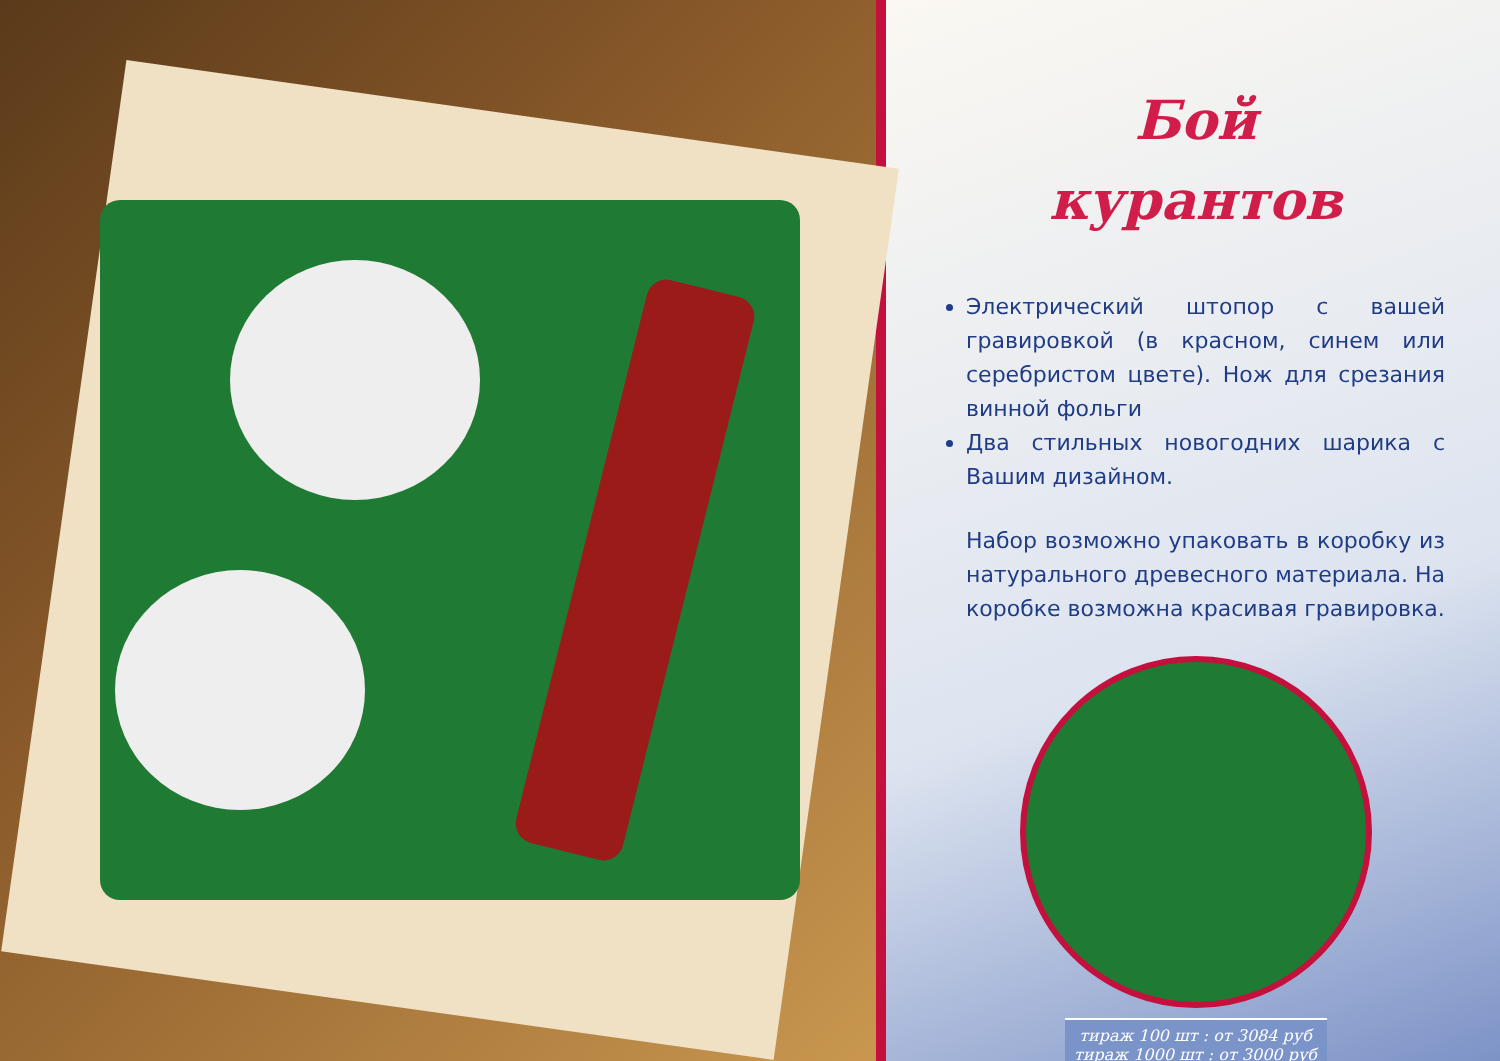Бой
курантов
Электрический штопор с вашей гравировкой (в красном, синем или серебристом цвете). Нож для срезания винной фольги
Два стильных новогодних шарика с Вашим дизайном.
Набор возможно упаковать в коробку из натурального древесного материала. На коробке возможна красивая гравировка.
тираж 100 шт : от 3084 руб
тираж 1000 шт : от 3000 руб